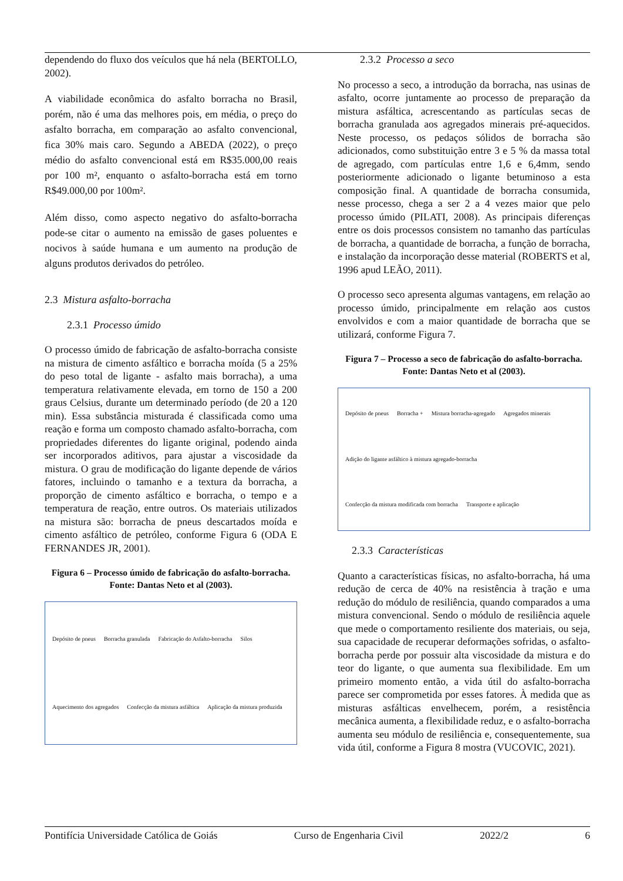dependendo do fluxo dos veículos que há nela (BERTOLLO, 2002).
A viabilidade econômica do asfalto borracha no Brasil, porém, não é uma das melhores pois, em média, o preço do asfalto borracha, em comparação ao asfalto convencional, fica 30% mais caro. Segundo a ABEDA (2022), o preço médio do asfalto convencional está em R$35.000,00 reais por 100 m², enquanto o asfalto-borracha está em torno R$49.000,00 por 100m².
Além disso, como aspecto negativo do asfalto-borracha pode-se citar o aumento na emissão de gases poluentes e nocivos à saúde humana e um aumento na produção de alguns produtos derivados do petróleo.
2.3 Mistura asfalto-borracha
2.3.1 Processo úmido
O processo úmido de fabricação de asfalto-borracha consiste na mistura de cimento asfáltico e borracha moída (5 a 25% do peso total de ligante - asfalto mais borracha), a uma temperatura relativamente elevada, em torno de 150 a 200 graus Celsius, durante um determinado período (de 20 a 120 min). Essa substância misturada é classificada como uma reação e forma um composto chamado asfalto-borracha, com propriedades diferentes do ligante original, podendo ainda ser incorporados aditivos, para ajustar a viscosidade da mistura. O grau de modificação do ligante depende de vários fatores, incluindo o tamanho e a textura da borracha, a proporção de cimento asfáltico e borracha, o tempo e a temperatura de reação, entre outros. Os materiais utilizados na mistura são: borracha de pneus descartados moída e cimento asfáltico de petróleo, conforme Figura 6 (ODA E FERNANDES JR, 2001).
Figura 6 – Processo úmido de fabricação do asfalto-borracha. Fonte: Dantas Neto et al (2003).
Depósito de pneus Borracha granulada Fabricação do Asfalto-borracha Silos Aquecimento dos agregados Confecção da mistura asfáltica Aplicação da mistura produzida
2.3.2 Processo a seco
No processo a seco, a introdução da borracha, nas usinas de asfalto, ocorre juntamente ao processo de preparação da mistura asfáltica, acrescentando as partículas secas de borracha granulada aos agregados minerais pré-aquecidos. Neste processo, os pedaços sólidos de borracha são adicionados, como substituição entre 3 e 5 % da massa total de agregado, com partículas entre 1,6 e 6,4mm, sendo posteriormente adicionado o ligante betuminoso a esta composição final. A quantidade de borracha consumida, nesse processo, chega a ser 2 a 4 vezes maior que pelo processo úmido (PILATI, 2008). As principais diferenças entre os dois processos consistem no tamanho das partículas de borracha, a quantidade de borracha, a função de borracha, e instalação da incorporação desse material (ROBERTS et al, 1996 apud LEÃO, 2011).
O processo seco apresenta algumas vantagens, em relação ao processo úmido, principalmente em relação aos custos envolvidos e com a maior quantidade de borracha que se utilizará, conforme Figura 7.
Figura 7 – Processo a seco de fabricação do asfalto-borracha. Fonte: Dantas Neto et al (2003).
Depósito de pneus Borracha + Mistura borracha-agregado Agregados minerais Adição do ligante asfáltico à mistura agregado-borracha Confecção da mistura modificada com borracha Transporte e aplicação
2.3.3 Características
Quanto a características físicas, no asfalto-borracha, há uma redução de cerca de 40% na resistência à tração e uma redução do módulo de resiliência, quando comparados a uma mistura convencional. Sendo o módulo de resiliência aquele que mede o comportamento resiliente dos materiais, ou seja, sua capacidade de recuperar deformações sofridas, o asfalto-borracha perde por possuir alta viscosidade da mistura e do teor do ligante, o que aumenta sua flexibilidade. Em um primeiro momento então, a vida útil do asfalto-borracha parece ser comprometida por esses fatores. À medida que as misturas asfálticas envelhecem, porém, a resistência mecânica aumenta, a flexibilidade reduz, e o asfalto-borracha aumenta seu módulo de resiliência e, consequentemente, sua vida útil, conforme a Figura 8 mostra (VUCOVIC, 2021).
Pontifícia Universidade Católica de Goiás Curso de Engenharia Civil 2022/2 6